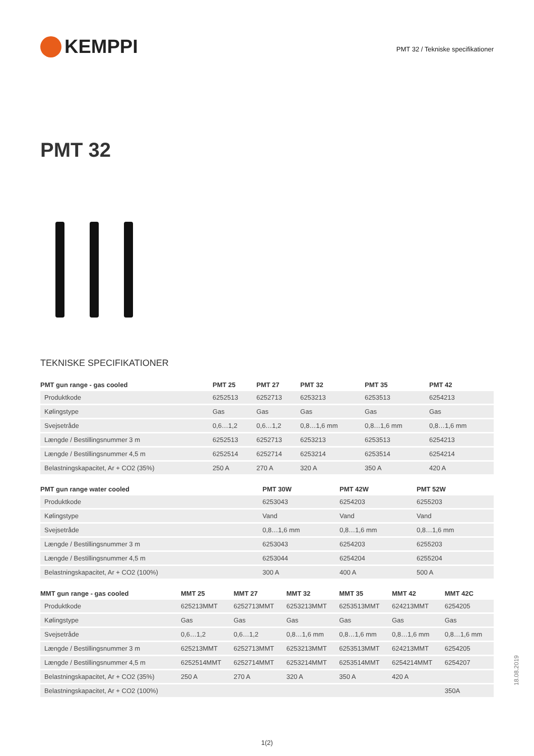KEMPPI
PMT 32 / Tekniske specifikationer
PMT 32
TEKNISKE SPECIFIKATIONER
| PMT gun range - gas cooled | PMT 25 | PMT 27 | PMT 32 | PMT 35 | PMT 42 |
| --- | --- | --- | --- | --- | --- |
| Produktkode | 6252513 | 6252713 | 6253213 | 6253513 | 6254213 |
| Kølingstype | Gas | Gas | Gas | Gas | Gas |
| Svejsetråde | 0,6…1,2 | 0,6…1,2 | 0,8…1,6 mm | 0,8…1,6 mm | 0,8…1,6 mm |
| Længde / Bestillingsnummer 3 m | 6252513 | 6252713 | 6253213 | 6253513 | 6254213 |
| Længde / Bestillingsnummer 4,5 m | 6252514 | 6252714 | 6253214 | 6253514 | 6254214 |
| Belastningskapacitet, Ar + CO2 (35%) | 250 A | 270 A | 320 A | 350 A | 420 A |
| PMT gun range water cooled | PMT 30W | PMT 42W | PMT 52W |
| --- | --- | --- | --- |
| Produktkode | 6253043 | 6254203 | 6255203 |
| Kølingstype | Vand | Vand | Vand |
| Svejsetråde | 0,8…1,6 mm | 0,8…1,6 mm | 0,8…1,6 mm |
| Længde / Bestillingsnummer 3 m | 6253043 | 6254203 | 6255203 |
| Længde / Bestillingsnummer 4,5 m | 6253044 | 6254204 | 6255204 |
| Belastningskapacitet, Ar + CO2 (100%) | 300 A | 400 A | 500 A |
| MMT gun range - gas cooled | MMT 25 | MMT 27 | MMT 32 | MMT 35 | MMT 42 | MMT 42C |
| --- | --- | --- | --- | --- | --- | --- |
| Produktkode | 625213MMT | 6252713MMT | 6253213MMT | 6253513MMT | 624213MMT | 6254205 |
| Kølingstype | Gas | Gas | Gas | Gas | Gas | Gas |
| Svejsetråde | 0,6…1,2 | 0,6…1,2 | 0,8…1,6 mm | 0,8…1,6 mm | 0,8…1,6 mm | 0,8…1,6 mm |
| Længde / Bestillingsnummer 3 m | 625213MMT | 6252713MMT | 6253213MMT | 6253513MMT | 624213MMT | 6254205 |
| Længde / Bestillingsnummer 4,5 m | 6252514MMT | 6252714MMT | 6253214MMT | 6253514MMT | 6254214MMT | 6254207 |
| Belastningskapacitet, Ar + CO2 (35%) | 250 A | 270 A | 320 A | 350 A | 420 A | |
| Belastningskapacitet, Ar + CO2 (100%) | | | | | | 350A |
1(2)
18.08.2019